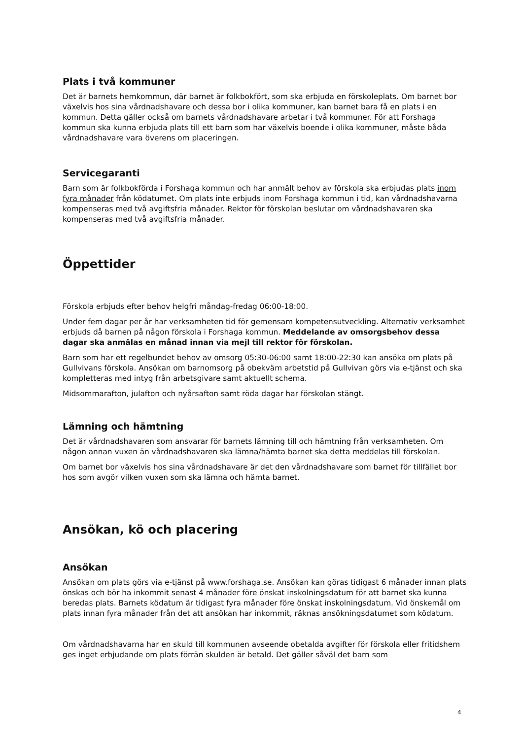Plats i två kommuner
Det är barnets hemkommun, där barnet är folkbokfört, som ska erbjuda en förskoleplats. Om barnet bor växelvis hos sina vårdnadshavare och dessa bor i olika kommuner, kan barnet bara få en plats i en kommun. Detta gäller också om barnets vårdnadshavare arbetar i två kommuner. För att Forshaga kommun ska kunna erbjuda plats till ett barn som har växelvis boende i olika kommuner, måste båda vårdnadshavare vara överens om placeringen.
Servicegaranti
Barn som är folkbokförda i Forshaga kommun och har anmält behov av förskola ska erbjudas plats inom fyra månader från ködatumet. Om plats inte erbjuds inom Forshaga kommun i tid, kan vårdnadshavarna kompenseras med två avgiftsfria månader. Rektor för förskolan beslutar om vårdnadshavaren ska kompenseras med två avgiftsfria månader.
Öppettider
Förskola erbjuds efter behov helgfri måndag-fredag 06:00-18:00.
Under fem dagar per år har verksamheten tid för gemensam kompetensutveckling. Alternativ verksamhet erbjuds då barnen på någon förskola i Forshaga kommun. Meddelande av omsorgsbehov dessa dagar ska anmälas en månad innan via mejl till rektor för förskolan.
Barn som har ett regelbundet behov av omsorg 05:30-06:00 samt 18:00-22:30 kan ansöka om plats på Gullvivans förskola. Ansökan om barnomsorg på obekväm arbetstid på Gullvivan görs via e-tjänst och ska kompletteras med intyg från arbetsgivare samt aktuellt schema.
Midsommarafton, julafton och nyårsafton samt röda dagar har förskolan stängt.
Lämning och hämtning
Det är vårdnadshavaren som ansvarar för barnets lämning till och hämtning från verksamheten. Om någon annan vuxen än vårdnadshavaren ska lämna/hämta barnet ska detta meddelas till förskolan.
Om barnet bor växelvis hos sina vårdnadshavare är det den vårdnadshavare som barnet för tillfället bor hos som avgör vilken vuxen som ska lämna och hämta barnet.
Ansökan, kö och placering
Ansökan
Ansökan om plats görs via e-tjänst på www.forshaga.se. Ansökan kan göras tidigast 6 månader innan plats önskas och bör ha inkommit senast 4 månader före önskat inskolningsdatum för att barnet ska kunna beredas plats. Barnets ködatum är tidigast fyra månader före önskat inskolningsdatum. Vid önskemål om plats innan fyra månader från det att ansökan har inkommit, räknas ansökningsdatumet som ködatum.
Om vårdnadshavarna har en skuld till kommunen avseende obetalda avgifter för förskola eller fritidshem ges inget erbjudande om plats förrän skulden är betald. Det gäller såväl det barn som
4